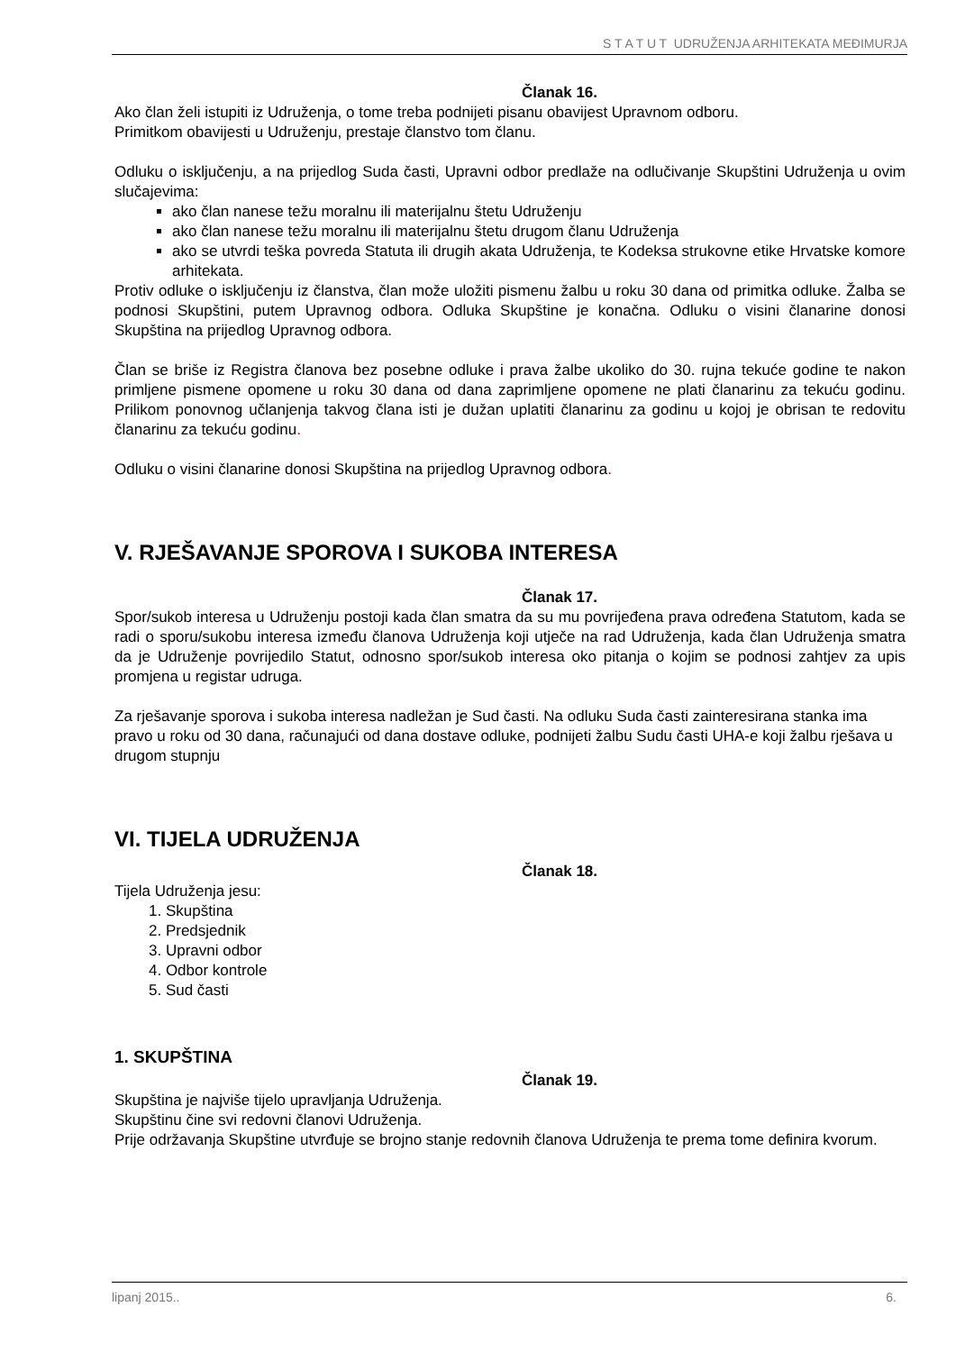S T A T U T UDRUŽENJA ARHITEKATA MEĐIMURJA
Članak 16.
Ako član želi istupiti iz Udruženja, o tome treba podnijeti pisanu obavijest Upravnom odboru.
Primitkom obavijesti u Udruženju, prestaje članstvo tom članu.
Odluku o isključenju, a na prijedlog Suda časti, Upravni odbor predlaže na odlučivanje Skupštini Udruženja u ovim slučajevima:
ako član nanese težu moralnu ili materijalnu štetu Udruženju
ako član nanese težu moralnu ili materijalnu štetu drugom članu Udruženja
ako se utvrdi teška povreda Statuta ili drugih akata Udruženja, te Kodeksa strukovne etike Hrvatske komore arhitekata.
Protiv odluke o isključenju iz članstva, član može uložiti pismenu žalbu u roku 30 dana od primitka odluke. Žalba se podnosi Skupštini, putem Upravnog odbora. Odluka Skupštine je konačna. Odluku o visini članarine donosi Skupština na prijedlog Upravnog odbora.
Član se briše iz Registra članova bez posebne odluke i prava žalbe ukoliko do 30. rujna tekuće godine te nakon primljene pismene opomene u roku 30 dana od dana zaprimljene opomene ne plati članarinu za tekuću godinu. Prilikom ponovnog učlanjenja takvog člana isti je dužan uplatiti članarinu za godinu u kojoj je obrisan te redovitu članarinu za tekuću godinu.
Odluku o visini članarine donosi Skupština na prijedlog Upravnog odbora.
V. RJEŠAVANJE SPOROVA I SUKOBA INTERESA
Članak 17.
Spor/sukob interesa u Udruženju postoji kada član smatra da su mu povrijeđena prava određena Statutom, kada se radi o sporu/sukobu interesa između članova Udruženja koji utječe na rad Udruženja, kada član Udruženja smatra da je Udruženje povrijedilo Statut, odnosno spor/sukob interesa oko pitanja o kojim se podnosi zahtjev za upis promjena u registar udruga.
Za rješavanje sporova i sukoba interesa nadležan je Sud časti. Na odluku Suda časti zainteresirana stanka ima pravo u roku od 30 dana, računajući od dana dostave odluke, podnijeti žalbu Sudu časti UHA-e koji žalbu rješava u drugom stupnju
VI. TIJELA UDRUŽENJA
Članak 18.
Tijela Udruženja jesu:
1. Skupština
2. Predsjednik
3. Upravni odbor
4. Odbor kontrole
5. Sud časti
1. SKUPŠTINA
Članak 19.
Skupština je najviše tijelo upravljanja Udruženja.
Skupštinu čine svi redovni članovi Udruženja.
Prije održavanja Skupštine utvrđuje se brojno stanje redovnih članova Udruženja te prema tome definira kvorum.
lipanj 2015.. 6.